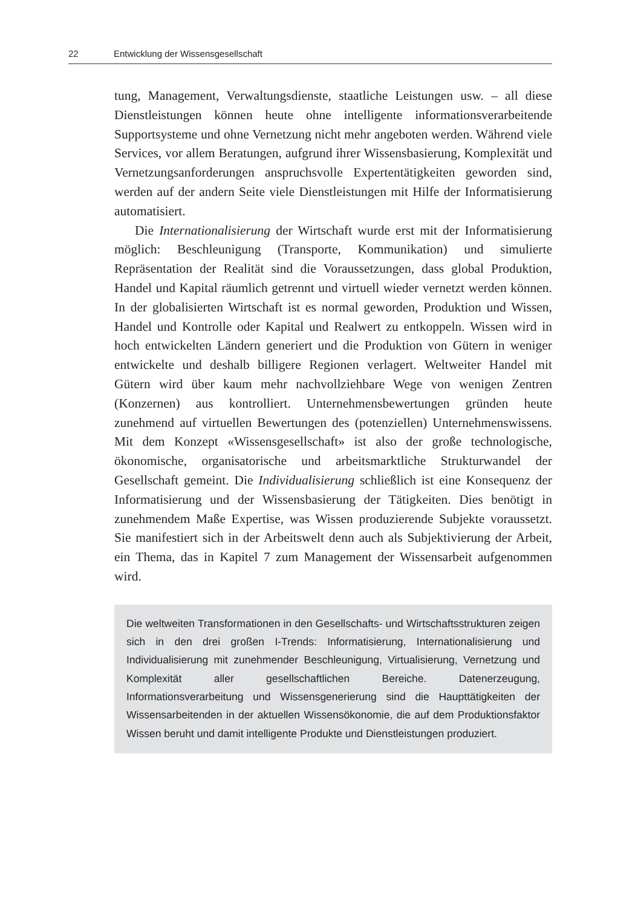22 Entwicklung der Wissensgesellschaft
tung, Management, Verwaltungsdienste, staatliche Leistungen usw. – all diese Dienstleistungen können heute ohne intelligente informationsverarbeitende Supportsysteme und ohne Vernetzung nicht mehr angeboten werden. Während viele Services, vor allem Beratungen, aufgrund ihrer Wissensbasierung, Komplexität und Vernetzungsanforderungen anspruchsvolle Expertentätigkeiten geworden sind, werden auf der andern Seite viele Dienstleistungen mit Hilfe der Informatisierung automatisiert.
Die Internationalisierung der Wirtschaft wurde erst mit der Informatisierung möglich: Beschleunigung (Transporte, Kommunikation) und simulierte Repräsentation der Realität sind die Voraussetzungen, dass global Produktion, Handel und Kapital räumlich getrennt und virtuell wieder vernetzt werden können. In der globalisierten Wirtschaft ist es normal geworden, Produktion und Wissen, Handel und Kontrolle oder Kapital und Realwert zu entkoppeln. Wissen wird in hoch entwickelten Ländern generiert und die Produktion von Gütern in weniger entwickelte und deshalb billigere Regionen verlagert. Weltweiter Handel mit Gütern wird über kaum mehr nachvollziehbare Wege von wenigen Zentren (Konzernen) aus kontrolliert. Unternehmensbewertungen gründen heute zunehmend auf virtuellen Bewertungen des (potenziellen) Unternehmenswissens. Mit dem Konzept «Wissensgesellschaft» ist also der große technologische, ökonomische, organisatorische und arbeitsmarktliche Strukturwandel der Gesellschaft gemeint. Die Individualisierung schließlich ist eine Konsequenz der Informatisierung und der Wissensbasierung der Tätigkeiten. Dies benötigt in zunehmendem Maße Expertise, was Wissen produzierende Subjekte voraussetzt. Sie manifestiert sich in der Arbeitswelt denn auch als Subjektivierung der Arbeit, ein Thema, das in Kapitel 7 zum Management der Wissensarbeit aufgenommen wird.
Die weltweiten Transformationen in den Gesellschafts- und Wirtschaftsstrukturen zeigen sich in den drei großen I-Trends: Informatisierung, Internationalisierung und Individualisierung mit zunehmender Beschleunigung, Virtualisierung, Vernetzung und Komplexität aller gesellschaftlichen Bereiche. Datenerzeugung, Informationsverarbeitung und Wissensgenerierung sind die Haupttätigkeiten der Wissensarbeitenden in der aktuellen Wissensökonomie, die auf dem Produktionsfaktor Wissen beruht und damit intelligente Produkte und Dienstleistungen produziert.